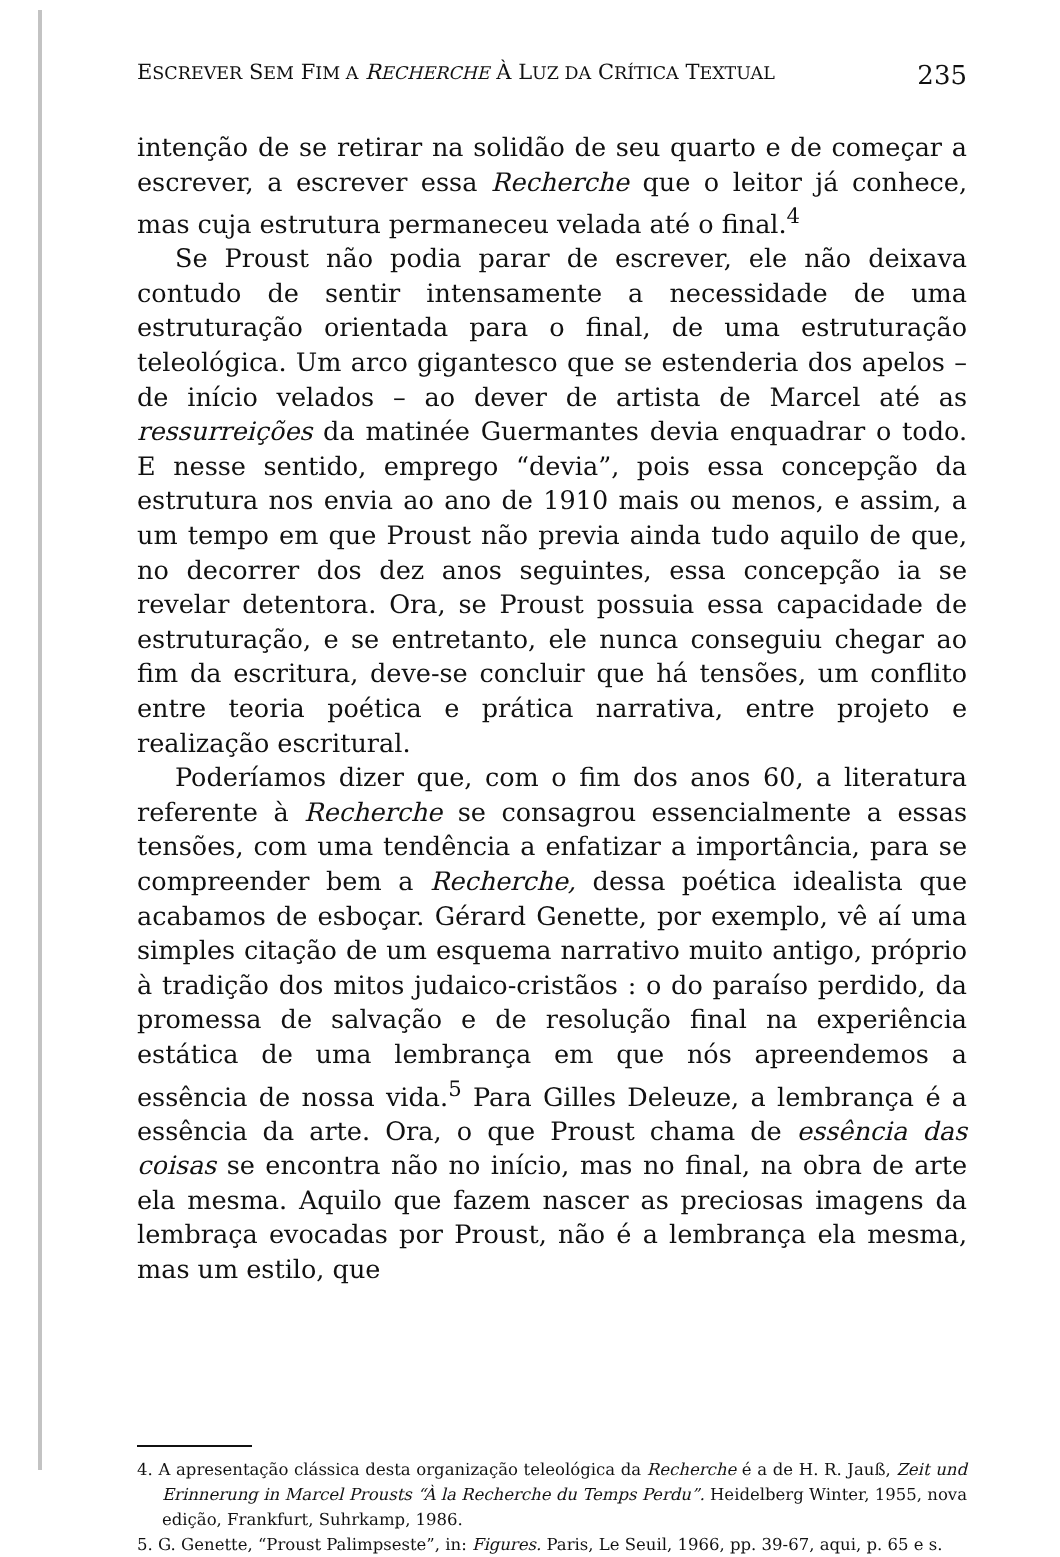ESCREVER SEM FIM A RECHERCHE À LUZ DA CRÍTICA TEXTUAL 235
intenção de se retirar na solidão de seu quarto e de começar a escrever, a escrever essa Recherche que o leitor já conhece, mas cuja estrutura permaneceu velada até o final.<sup>4</sup>
Se Proust não podia parar de escrever, ele não deixava contudo de sentir intensamente a necessidade de uma estruturação orientada para o final, de uma estruturação teleológica. Um arco gigantesco que se estenderia dos apelos – de início velados – ao dever de artista de Marcel até as ressurreições da matinée Guermantes devia enquadrar o todo. E nesse sentido, emprego “devia”, pois essa concepção da estrutura nos envia ao ano de 1910 mais ou menos, e assim, a um tempo em que Proust não previa ainda tudo aquilo de que, no decorrer dos dez anos seguintes, essa concepção ia se revelar detentora. Ora, se Proust possuia essa capacidade de estruturação, e se entretanto, ele nunca conseguiu chegar ao fim da escritura, deve-se concluir que há tensões, um conflito entre teoria poética e prática narrativa, entre projeto e realização escritural.
Poderíamos dizer que, com o fim dos anos 60, a literatura referente à Recherche se consagrou essencialmente a essas tensões, com uma tendência a enfatizar a importância, para se compreender bem a Recherche, dessa poética idealista que acabamos de esboçar. Gérard Genette, por exemplo, vê aí uma simples citação de um esquema narrativo muito antigo, próprio à tradição dos mitos judaico-cristãos : o do paraíso perdido, da promessa de salvação e de resolução final na experiência estática de uma lembrança em que nós apreendemos a essência de nossa vida.<sup>5</sup> Para Gilles Deleuze, a lembrança é a essência da arte. Ora, o que Proust chama de essência das coisas se encontra não no início, mas no final, na obra de arte ela mesma. Aquilo que fazem nascer as preciosas imagens da lembraça evocadas por Proust, não é a lembrança ela mesma, mas um estilo, que
4. A apresentação clássica desta organização teleológica da Recherche é a de H. R. Jauß, Zeit und Erinnerung in Marcel Prousts “À la Recherche du Temps Perdu”. Heidelberg Winter, 1955, nova edição, Frankfurt, Suhrkamp, 1986.
5. G. Genette, “Proust Palimpseste”, in: Figures. Paris, Le Seuil, 1966, pp. 39-67, aqui, p. 65 e s.